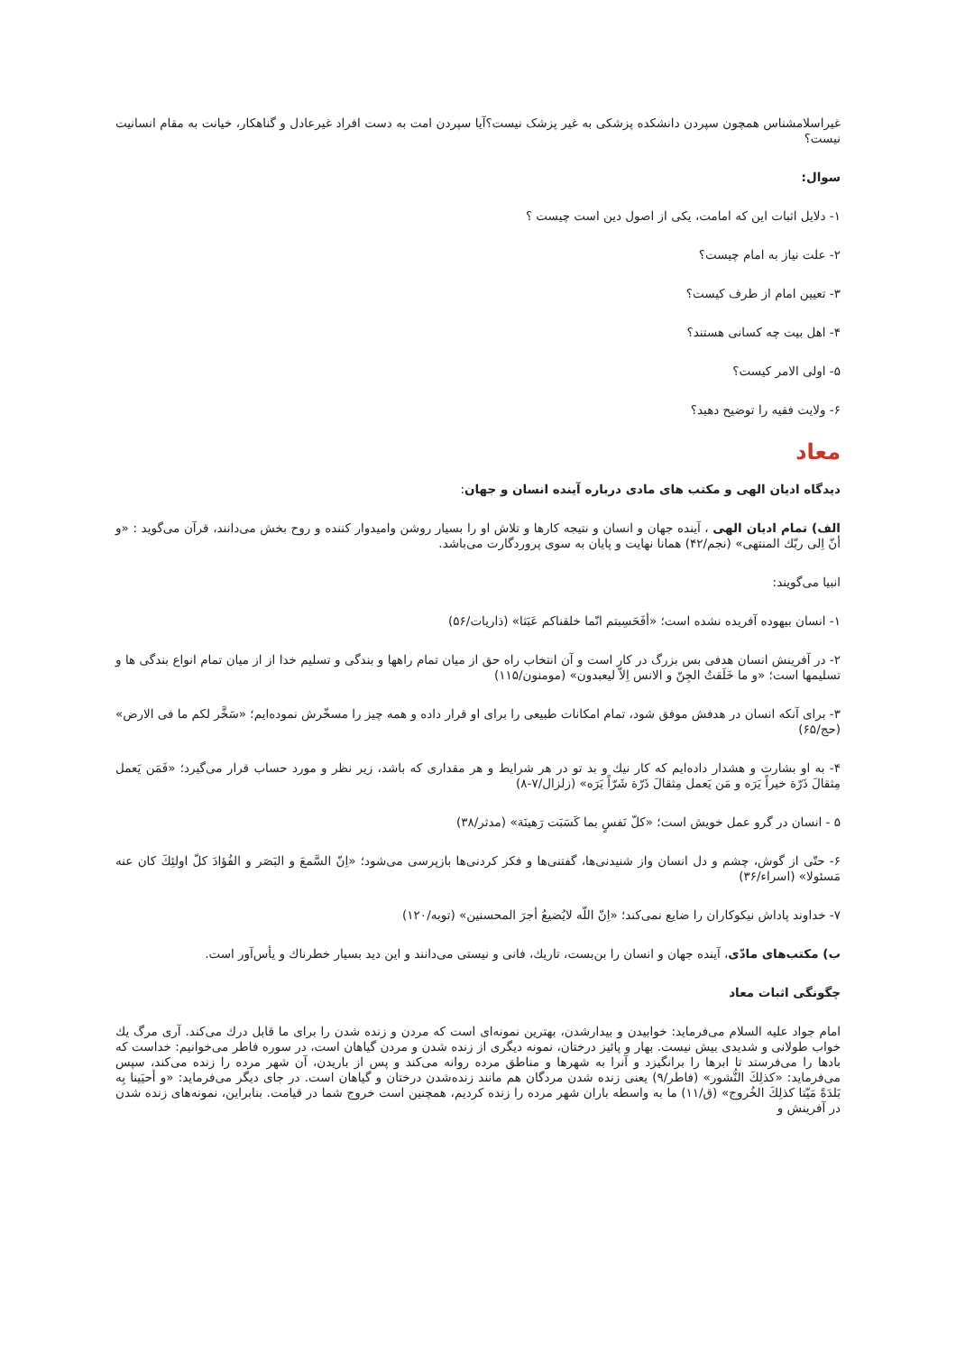غیراسلامشناس همچون سپردن دانشکده پزشکی به غیر پزشک نیست؟آیا سپردن امت به دست افراد غیرعادل و گناهکار، خیانت به مقام انسانیت نیست؟
سوال:
۱- دلایل اثبات این که امامت، یکی از اصول دین است چیست ؟
۲- علت نیاز به امام چیست؟
۳- تعیین امام از طرف کیست؟
۴- اهل بیت چه کسانی هستند؟
۵- اولی الامر کیست؟
۶- ولایت فقیه را توضیح دهید؟
معاد
دیدگاه ادیان الهی و مکتب های مادی درباره آینده انسان و جهان:
الف) تمام ادیان الهی ، آینده جهان و انسان و نتیجه کارها و تلاش او را بسیار روشن وامیدوار کننده و روح بخش می‌دانند، قرآن می‌گوید : «و أنّ اِلی ربّك المنتهی» (نجم/۴۲) همانا نهایت و پایان به سوی پروردگارت می‌باشد.
انبیا می‌گویند:
۱- انسان بیهوده آفریده نشده است؛ «أفَحَسِبتم انّما خلقناکم عَبَثا» (ذاریات/۵۶)
۲- در آفرینش انسان هدفی بس بزرگ در کار است و آن انتخاب راه حق از میان تمام راهها و بندگی و تسلیم خدا از از میان تمام انواع بندگی ها و تسلیمها است؛ «و ما خَلَقتُ الجِنّ و الانس اِلاّ لیعبدون» (مومنون/۱۱۵)
۳- برای آنکه انسان در هدفش موفق شود، تمام امکانات طبیعی را برای او قرار داده و همه چیز را مسخّرش نموده‌ایم؛ «سَخَّر لکم ما فی الارض» (حج/۶۵)
۴- به او بشارت و هشدار داده‌ایم که کار نیك و بد تو در هر شرایط و هر مقداری که باشد، زیر نظر و مورد حساب قرار می‌گیرد؛ «فَمَن یَعمل مِثقالَ ذَرّة خیراً یَرَه و مَن یَعمل مِثقالَ ذَرّة شَرّاً یَرَه» (زلزال/۷-۸)
۵ - انسان در گرو عمل خویش است؛ «کلّ نَفسٍ بما کَسَبَت رَهینَة» (مدثر/۳۸)
۶- حتّی از گوش، چشم و دل انسان واز شنیدنی‌ها، گفتنی‌ها و فکر کردنی‌ها بازپرسی می‌شود؛ «اِنّ السَّمعَ و البَصَر و الفُؤادَ کلّ اولئِكَ کان عنه مَسئولا» (اسراء/۳۶)
۷- خداوند پاداش نیکوکاران را ضایع نمی‌کند؛ «اِنّ اللّه لایُضیعُ أجرَ المحسنین» (توبه/۱۲۰)
ب) مکتب‌های مادّی، آینده جهان و انسان را بن‌بست، تاریك، فانی و نیستی می‌دانند و این دید بسیار خطرناك و یأس‌آور است.
چگونگی اثبات معاد
امام جواد علیه السلام می‌فرماید: خوابیدن و بیدارشدن، بهترین نمونه‌ای است که مردن و زنده شدن را برای ما قابل درك می‌کند. آری مرگ یك خواب طولانی و شدیدی بیش نیست. بهار و پائیز درختان، نمونه دیگری از زنده شدن و مردن گیاهان است، در سوره فاطر می‌خوانیم: خداست که بادها را می‌فرستد تا ابرها را برانگیزد و آنرا به شهرها و مناطق مرده روانه می‌کند و پس از باریدن، آن شهر مرده را زنده می‌کند، سپس می‌فرماید: «کذلِكَ النُّشور» (فاطر/۹) یعنی زنده شدن مردگان هم مانند زنده‌شدن درختان و گیاهان است. در جای دیگر می‌فرماید: «و أحیَینا بِه بَلدَةً مَیّتا کذلِكَ الخُروج» (ق/۱۱) ما به واسطه باران شهر مرده را زنده کردیم، همچنین است خروج شما در قیامت. بنابراین، نمونه‌های زنده شدن در آفرینش و